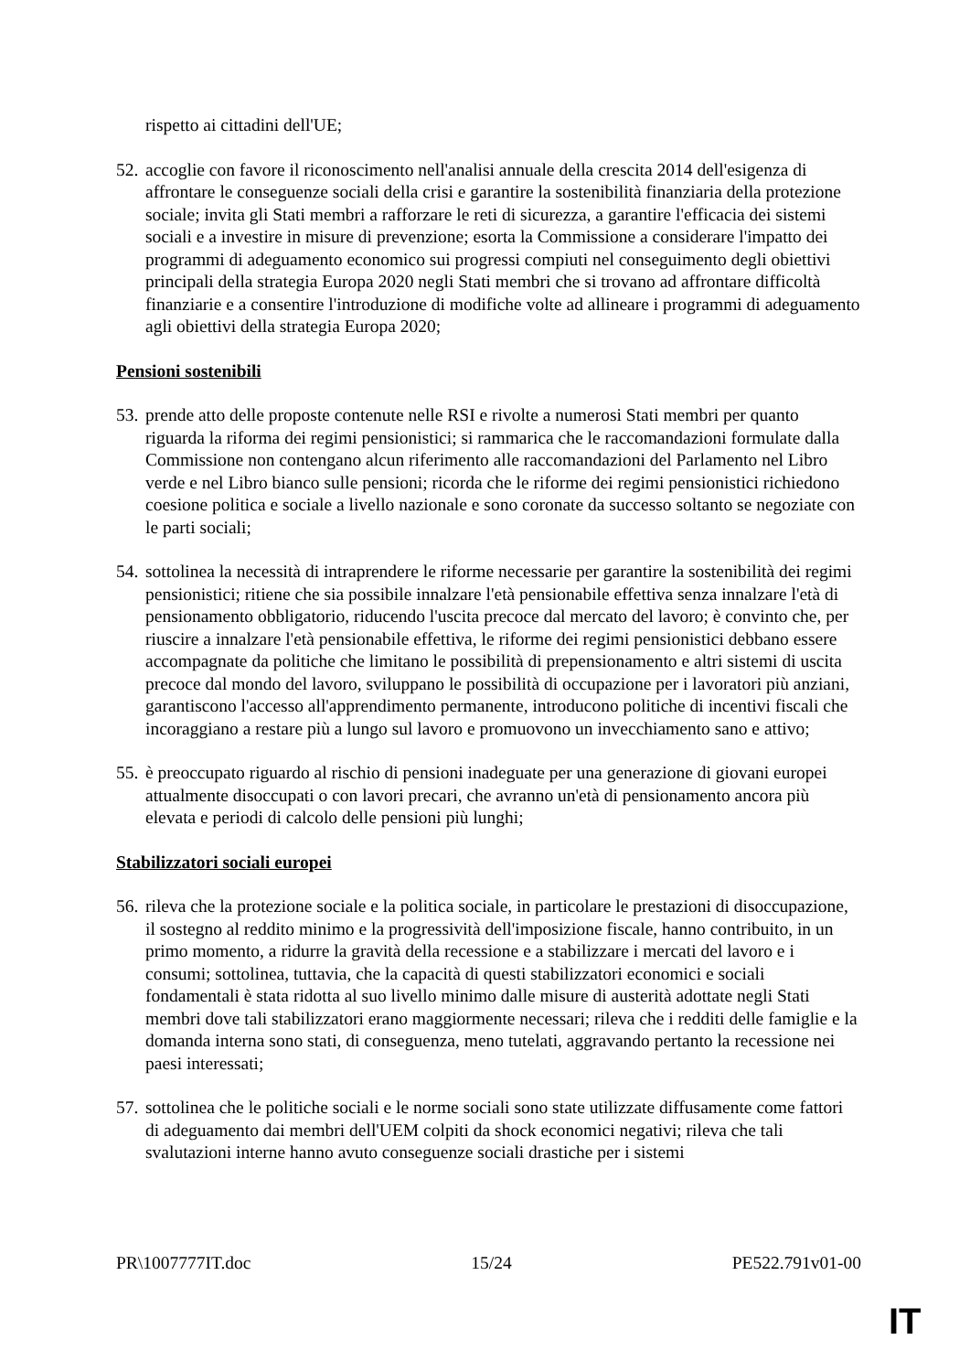rispetto ai cittadini dell'UE;
52.
accoglie con favore il riconoscimento nell'analisi annuale della crescita 2014 dell'esigenza di affrontare le conseguenze sociali della crisi e garantire la sostenibilità finanziaria della protezione sociale; invita gli Stati membri a rafforzare le reti di sicurezza, a garantire l'efficacia dei sistemi sociali e a investire in misure di prevenzione; esorta la Commissione a considerare l'impatto dei programmi di adeguamento economico sui progressi compiuti nel conseguimento degli obiettivi principali della strategia Europa 2020 negli Stati membri che si trovano ad affrontare difficoltà finanziarie e a consentire l'introduzione di modifiche volte ad allineare i programmi di adeguamento agli obiettivi della strategia Europa 2020;
Pensioni sostenibili
53.
prende atto delle proposte contenute nelle RSI e rivolte a numerosi Stati membri per quanto riguarda la riforma dei regimi pensionistici; si rammarica che le raccomandazioni formulate dalla Commissione non contengano alcun riferimento alle raccomandazioni del Parlamento nel Libro verde e nel Libro bianco sulle pensioni; ricorda che le riforme dei regimi pensionistici richiedono coesione politica e sociale a livello nazionale e sono coronate da successo soltanto se negoziate con le parti sociali;
54.
sottolinea la necessità di intraprendere le riforme necessarie per garantire la sostenibilità dei regimi pensionistici; ritiene che sia possibile innalzare l'età pensionabile effettiva senza innalzare l'età di pensionamento obbligatorio, riducendo l'uscita precoce dal mercato del lavoro; è convinto che, per riuscire a innalzare l'età pensionabile effettiva, le riforme dei regimi pensionistici debbano essere accompagnate da politiche che limitano le possibilità di prepensionamento e altri sistemi di uscita precoce dal mondo del lavoro, sviluppano le possibilità di occupazione per i lavoratori più anziani, garantiscono l'accesso all'apprendimento permanente, introducono politiche di incentivi fiscali che incoraggiano a restare più a lungo sul lavoro e promuovono un invecchiamento sano e attivo;
55.
è preoccupato riguardo al rischio di pensioni inadeguate per una generazione di giovani europei attualmente disoccupati o con lavori precari, che avranno un'età di pensionamento ancora più elevata e periodi di calcolo delle pensioni più lunghi;
Stabilizzatori sociali europei
56.
rileva che la protezione sociale e la politica sociale, in particolare le prestazioni di disoccupazione, il sostegno al reddito minimo e la progressività dell'imposizione fiscale, hanno contribuito, in un primo momento, a ridurre la gravità della recessione e a stabilizzare i mercati del lavoro e i consumi; sottolinea, tuttavia, che la capacità di questi stabilizzatori economici e sociali fondamentali è stata ridotta al suo livello minimo dalle misure di austerità adottate negli Stati membri dove tali stabilizzatori erano maggiormente necessari; rileva che i redditi delle famiglie e la domanda interna sono stati, di conseguenza, meno tutelati, aggravando pertanto la recessione nei paesi interessati;
57.
sottolinea che le politiche sociali e le norme sociali sono state utilizzate diffusamente come fattori di adeguamento dai membri dell'UEM colpiti da shock economici negativi; rileva che tali svalutazioni interne hanno avuto conseguenze sociali drastiche per i sistemi
PR\1007777IT.doc 15/24 PE522.791v01-00
IT